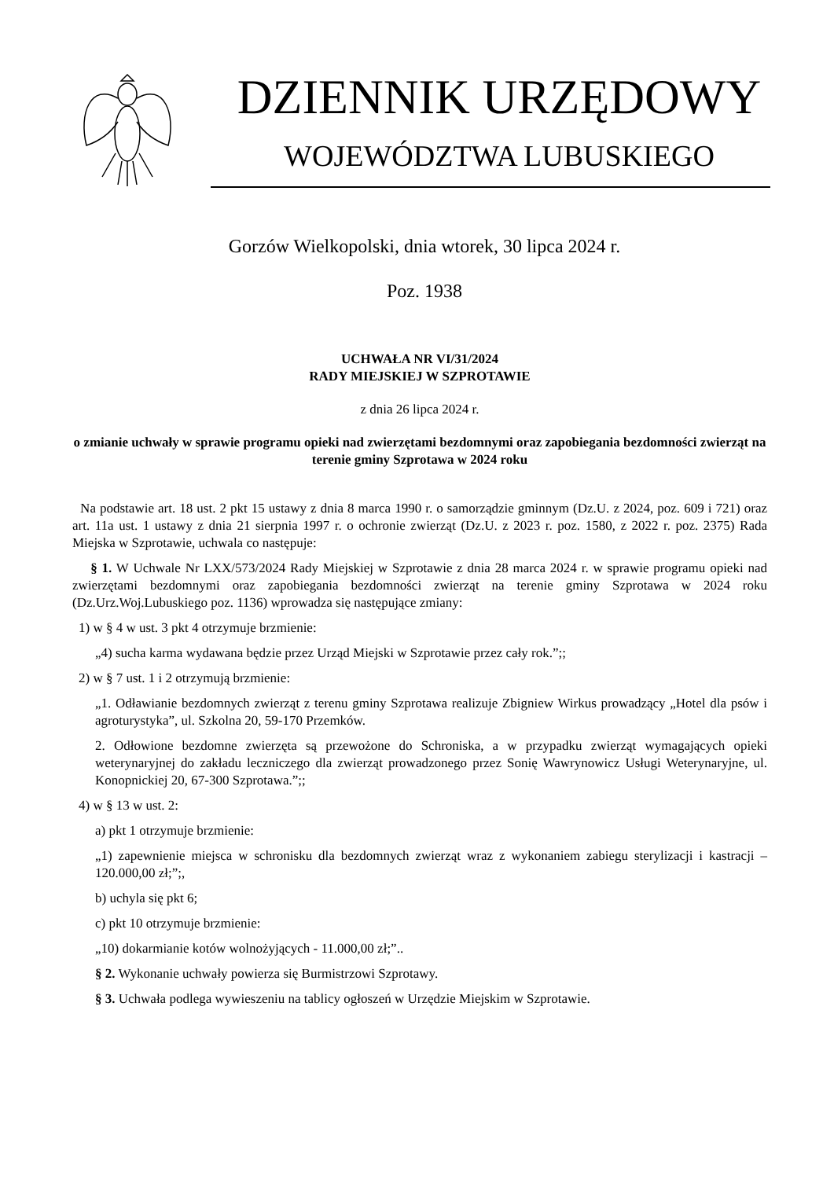DZIENNIK URZĘDOWY
WOJEWÓDZTWA LUBUSKIEGO
Gorzów Wielkopolski, dnia wtorek, 30 lipca 2024 r.
Poz. 1938
UCHWAŁA NR VI/31/2024
RADY MIEJSKIEJ W SZPROTAWIE
z dnia 26 lipca 2024 r.
o zmianie uchwały w sprawie programu opieki nad zwierzętami bezdomnymi oraz zapobiegania bezdomności zwierząt na terenie gminy Szprotawa w 2024 roku
Na podstawie art. 18 ust. 2 pkt 15 ustawy z dnia 8 marca 1990 r. o samorządzie gminnym (Dz.U. z 2024, poz. 609 i 721) oraz art. 11a ust. 1 ustawy z dnia 21 sierpnia 1997 r. o ochronie zwierząt (Dz.U. z 2023 r. poz. 1580, z 2022 r. poz. 2375) Rada Miejska w Szprotawie, uchwala co następuje:
§ 1. W Uchwale Nr LXX/573/2024 Rady Miejskiej w Szprotawie z dnia 28 marca 2024 r. w sprawie programu opieki nad zwierzętami bezdomnymi oraz zapobiegania bezdomności zwierząt na terenie gminy Szprotawa w 2024 roku (Dz.Urz.Woj.Lubuskiego poz. 1136) wprowadza się następujące zmiany:
1) w § 4 w ust. 3 pkt 4 otrzymuje brzmienie:
„4) sucha karma wydawana będzie przez Urząd Miejski w Szprotawie przez cały rok.”;;
2) w § 7 ust. 1 i 2 otrzymują brzmienie:
„1. Odławianie bezdomnych zwierząt z terenu gminy Szprotawa realizuje Zbigniew Wirkus prowadzący „Hotel dla psów i agroturystyka”, ul. Szkolna 20, 59-170 Przemków.
2. Odłowione bezdomne zwierzęta są przewożone do Schroniska, a w przypadku zwierząt wymagających opieki weterynaryjnej do zakładu leczniczego dla zwierząt prowadzonego przez Sonię Wawrynowicz Usługi Weterynaryjne, ul. Konopnickiej 20, 67-300 Szprotawa.”;;
4) w § 13 w ust. 2:
a) pkt 1 otrzymuje brzmienie:
„1) zapewnienie miejsca w schronisku dla bezdomnych zwierząt wraz z wykonaniem zabiegu sterylizacji i kastracji – 120.000,00 zł;”;,
b) uchyla się pkt 6;
c) pkt 10 otrzymuje brzmienie:
„10) dokarmianie kotów wolnożyjących - 11.000,00 zł;”..
§ 2. Wykonanie uchwały powierza się Burmistrzowi Szprotawy.
§ 3. Uchwała podlega wywieszeniu na tablicy ogłoszeń w Urzędzie Miejskim w Szprotawie.